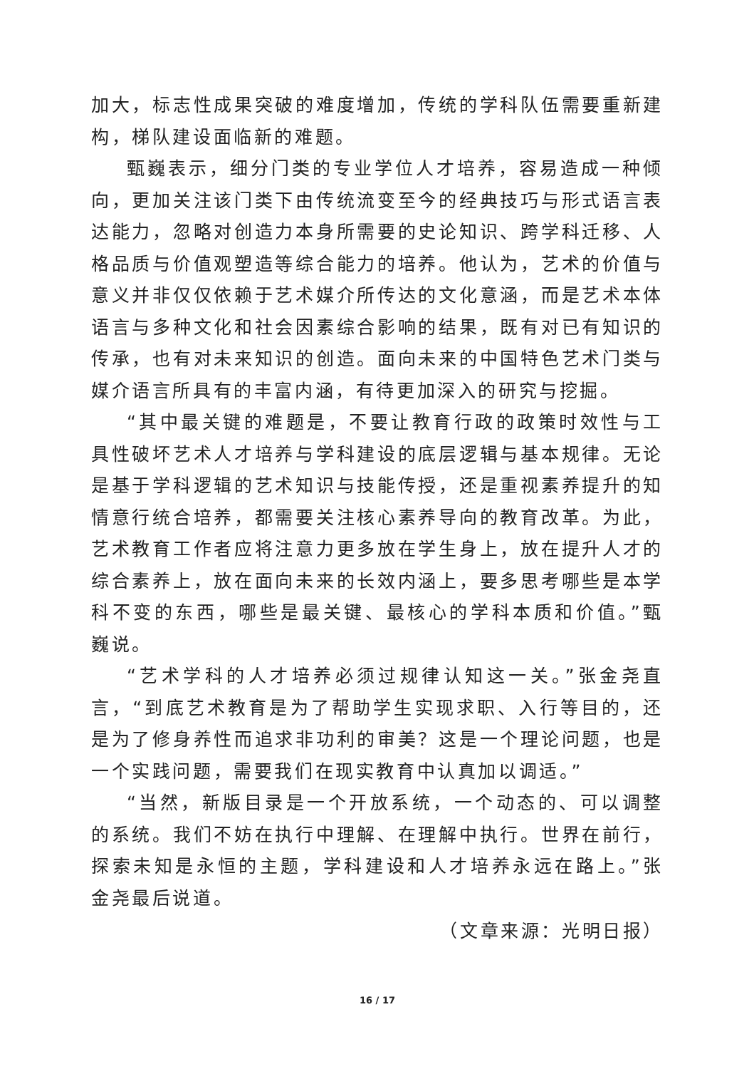加大，标志性成果突破的难度增加，传统的学科队伍需要重新建构，梯队建设面临新的难题。
甄巍表示，细分门类的专业学位人才培养，容易造成一种倾向，更加关注该门类下由传统流变至今的经典技巧与形式语言表达能力，忽略对创造力本身所需要的史论知识、跨学科迁移、人格品质与价值观塑造等综合能力的培养。他认为，艺术的价值与意义并非仅仅依赖于艺术媒介所传达的文化意涵，而是艺术本体语言与多种文化和社会因素综合影响的结果，既有对已有知识的传承，也有对未来知识的创造。面向未来的中国特色艺术门类与媒介语言所具有的丰富内涵，有待更加深入的研究与挖掘。
“其中最关键的难题是，不要让教育行政的政策时效性与工具性破坏艺术人才培养与学科建设的底层逻辑与基本规律。无论是基于学科逻辑的艺术知识与技能传授，还是重视素养提升的知情意行统合培养，都需要关注核心素养导向的教育改革。为此，艺术教育工作者应将注意力更多放在学生身上，放在提升人才的综合素养上，放在面向未来的长效内涵上，要多思考哪些是本学科不变的东西，哪些是最关键、最核心的学科本质和价值。”甄巍说。
“艺术学科的人才培养必须过规律认知这一关。”张金尧直言，“到底艺术教育是为了帮助学生实现求职、入行等目的，还是为了修身养性而追求非功利的审美？这是一个理论问题，也是一个实践问题，需要我们在现实教育中认真加以调适。”
“当然，新版目录是一个开放系统，一个动态的、可以调整的系统。我们不妨在执行中理解、在理解中执行。世界在前行，探索未知是永恒的主题，学科建设和人才培养永远在路上。”张金尧最后说道。
（文章来源：光明日报）
16 / 17